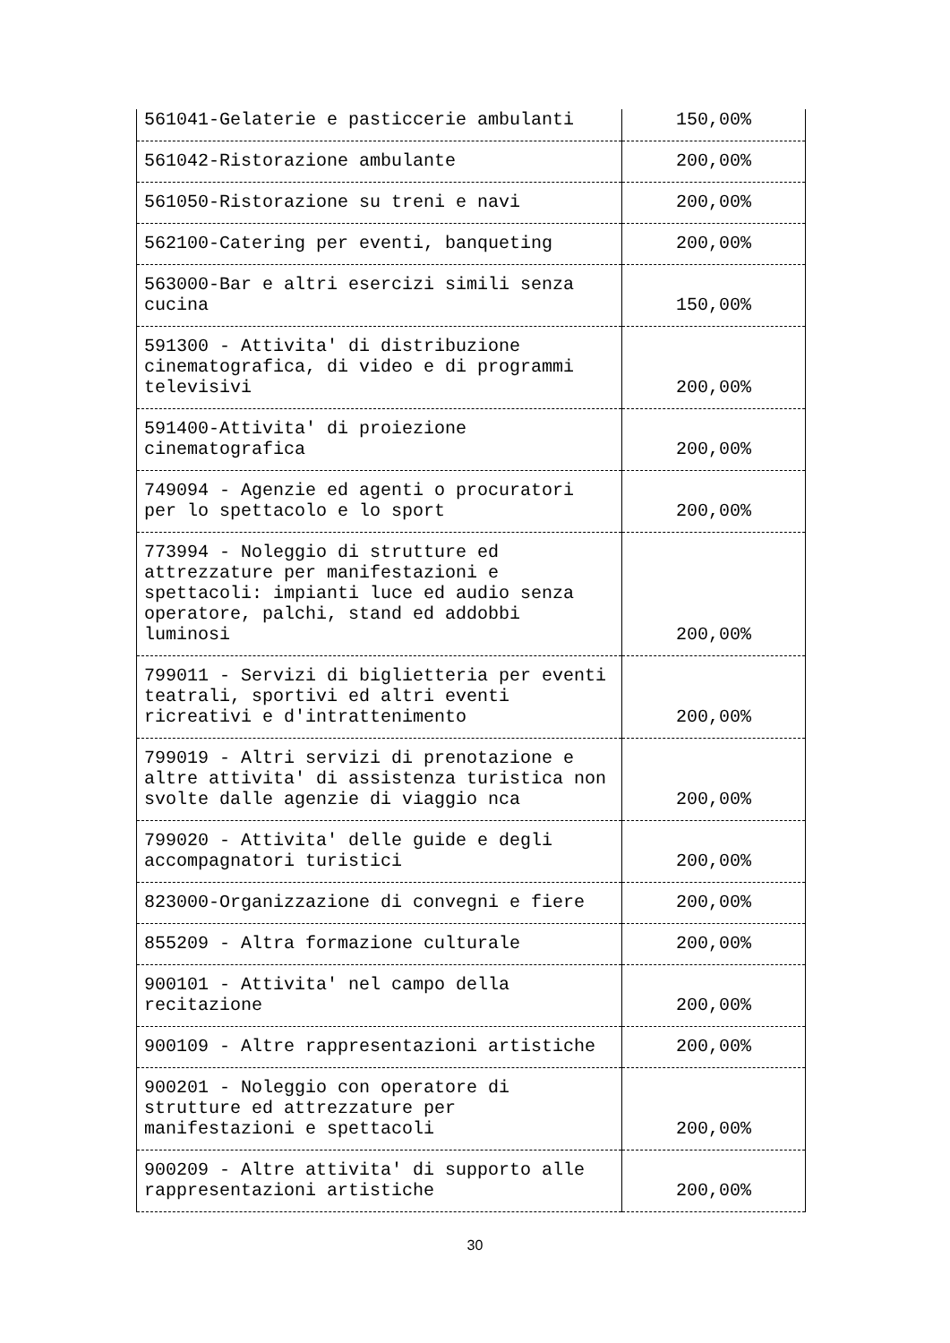| 561041-Gelaterie e pasticcerie ambulanti | 150,00% |
| 561042-Ristorazione ambulante | 200,00% |
| 561050-Ristorazione su treni e navi | 200,00% |
| 562100-Catering per eventi, banqueting | 200,00% |
| 563000-Bar e altri esercizi simili senza cucina | 150,00% |
| 591300 - Attivita' di distribuzione cinematografica, di video e di programmi televisivi | 200,00% |
| 591400-Attivita' di proiezione cinematografica | 200,00% |
| 749094 - Agenzie ed agenti o procuratori per lo spettacolo e lo sport | 200,00% |
| 773994 - Noleggio di strutture ed attrezzature per manifestazioni e spettacoli: impianti luce ed audio senza operatore, palchi, stand ed addobbi luminosi | 200,00% |
| 799011 - Servizi di biglietteria per eventi teatrali, sportivi ed altri eventi ricreativi e d'intrattenimento | 200,00% |
| 799019 - Altri servizi di prenotazione e altre attivita' di assistenza turistica non svolte dalle agenzie di viaggio nca | 200,00% |
| 799020 - Attivita' delle guide e degli accompagnatori turistici | 200,00% |
| 823000-Organizzazione di convegni e fiere | 200,00% |
| 855209 - Altra formazione culturale | 200,00% |
| 900101 - Attivita' nel campo della recitazione | 200,00% |
| 900109 - Altre rappresentazioni artistiche | 200,00% |
| 900201 - Noleggio con operatore di strutture ed attrezzature per manifestazioni e spettacoli | 200,00% |
| 900209 - Altre attivita' di supporto alle rappresentazioni artistiche | 200,00% |
30